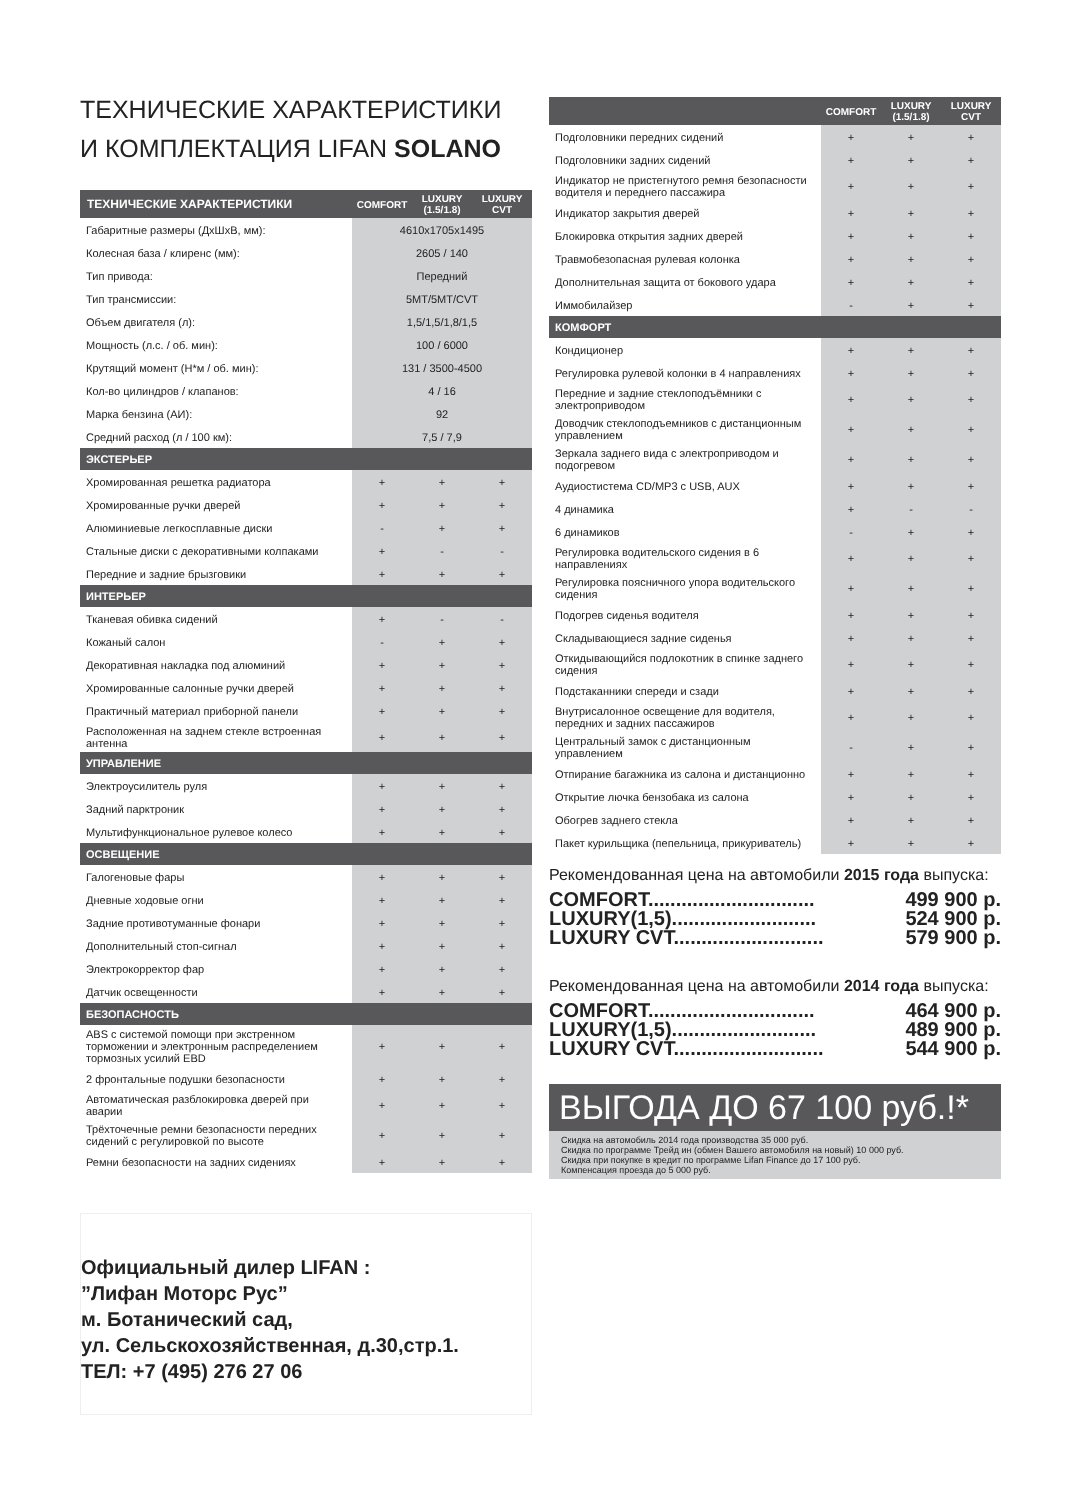ТЕХНИЧЕСКИЕ ХАРАКТЕРИСТИКИ
И КОМПЛЕКТАЦИЯ LIFAN SOLANO
| ТЕХНИЧЕСКИЕ ХАРАКТЕРИСТИКИ | COMFORT | LUXURY (1.5/1.8) | LUXURY CVT |
| --- | --- | --- | --- |
| Габаритные размеры (ДхШхВ, мм): | 4610x1705x1495 | | |
| Колесная база / клиренс (мм): | 2605 / 140 | | |
| Тип привода: | Передний | | |
| Тип трансмиссии: | 5MT/5MT/CVT | | |
| Объем двигателя (л): | 1,5/1,5/1,8/1,5 | | |
| Мощность (л.с. / об. мин): | 100 / 6000 | | |
| Крутящий момент (Н*м / об. мин): | 131 / 3500-4500 | | |
| Кол-во цилиндров / клапанов: | 4 / 16 | | |
| Марка бензина (АИ): | 92 | | |
| Средний расход (л / 100 км): | 7,5 / 7,9 | | |
| ЭКСТЕРЬЕР | | | |
| Хромированная решетка радиатора | + | + | + |
| Хромированные ручки дверей | + | + | + |
| Алюминиевые легкосплавные диски | - | + | + |
| Стальные диски с декоративными колпаками | + | - | - |
| Передние и задние брызговики | + | + | + |
| ИНТЕРЬЕР | | | |
| Тканевая обивка сидений | + | - | - |
| Кожаный салон | - | + | + |
| Декоративная накладка под алюминий | + | + | + |
| Хромированные салонные ручки дверей | + | + | + |
| Практичный материал приборной панели | + | + | + |
| Расположенная на заднем стекле встроенная антенна | + | + | + |
| УПРАВЛЕНИЕ | | | |
| Электроусилитель руля | + | + | + |
| Задний парктроник | + | + | + |
| Мультифункциональное рулевое колесо | + | + | + |
| ОСВЕЩЕНИЕ | | | |
| Галогеновые фары | + | + | + |
| Дневные ходовые огни | + | + | + |
| Задние противотуманные фонари | + | + | + |
| Дополнительный стоп-сигнал | + | + | + |
| Электрокорректор фар | + | + | + |
| Датчик освещенности | + | + | + |
| БЕЗОПАСНОСТЬ | | | |
| ABS с системой помощи при экстренном торможении и электронным распределением тормозных усилий EBD | + | + | + |
| 2 фронтальные подушки безопасности | + | + | + |
| Автоматическая разблокировка дверей при аварии | + | + | + |
| Трёхточечные ремни безопасности передних сидений с регулировкой по высоте | + | + | + |
| Ремни безопасности на задних сидениях | + | + | + |
Официальный дилер LIFAN :
”Лифан Моторс Рус”
м. Ботанический сад,
ул. Сельскохозяйственная, д.30,стр.1.
ТЕЛ: +7 (495) 276 27 06
| | COMFORT | LUXURY (1.5/1.8) | LUXURY CVT |
| --- | --- | --- | --- |
| Подголовники передних сидений | + | + | + |
| Подголовники задних сидений | + | + | + |
| Индикатор не пристегнутого ремня безопасности водителя и переднего пассажира | + | + | + |
| Индикатор закрытия дверей | + | + | + |
| Блокировка открытия задних дверей | + | + | + |
| Травмобезопасная рулевая колонка | + | + | + |
| Дополнительная защита от бокового удара | + | + | + |
| Иммобилайзер | - | + | + |
| КОМФОРТ | | | |
| Кондиционер | + | + | + |
| Регулировка рулевой колонки в 4 направлениях | + | + | + |
| Передние и задние стеклоподъёмники с электроприводом | + | + | + |
| Доводчик стеклоподъемников с дистанционным управлением | + | + | + |
| Зеркала заднего вида с электроприводом и подогревом | + | + | + |
| Аудиостистема CD/MP3 с USB, AUX | + | + | + |
| 4 динамика | + | - | - |
| 6 динамиков | - | + | + |
| Регулировка водительского сидения в 6 направлениях | + | + | + |
| Регулировка поясничного упора водительского сидения | + | + | + |
| Подогрев сиденья водителя | + | + | + |
| Складывающиеся задние сиденья | + | + | + |
| Откидывающийся подлокотник в спинке заднего сидения | + | + | + |
| Подстаканники спереди и сзади | + | + | + |
| Внутрисалонное освещение для водителя, передних и задних пассажиров | + | + | + |
| Центральный замок с дистанционным управлением | - | + | + |
| Отпирание багажника из салона и дистанционно | + | + | + |
| Открытие лючка бензобака из салона | + | + | + |
| Обогрев заднего стекла | + | + | + |
| Пакет курильщика (пепельница, прикуриватель) | + | + | + |
Рекомендованная цена на автомобили 2015 года выпуска:
COMFORT.............................. 499 900 р.
LUXURY(1,5).......................... 524 900 р.
LUXURY CVT........................... 579 900 р.
Рекомендованная цена на автомобили 2014 года выпуска:
COMFORT.............................. 464 900 р.
LUXURY(1,5).......................... 489 900 р.
LUXURY CVT........................... 544 900 р.
ВЫГОДА ДО 67 100 руб.!*
Скидка на автомобиль 2014 года производства 35 000 руб.
Скидка по программе Трейд ин (обмен Вашего автомобиля на новый) 10 000 руб.
Скидка при покупке в кредит по программе Lifan Finance до 17 100 руб.
Компенсация проезда до 5 000 руб.